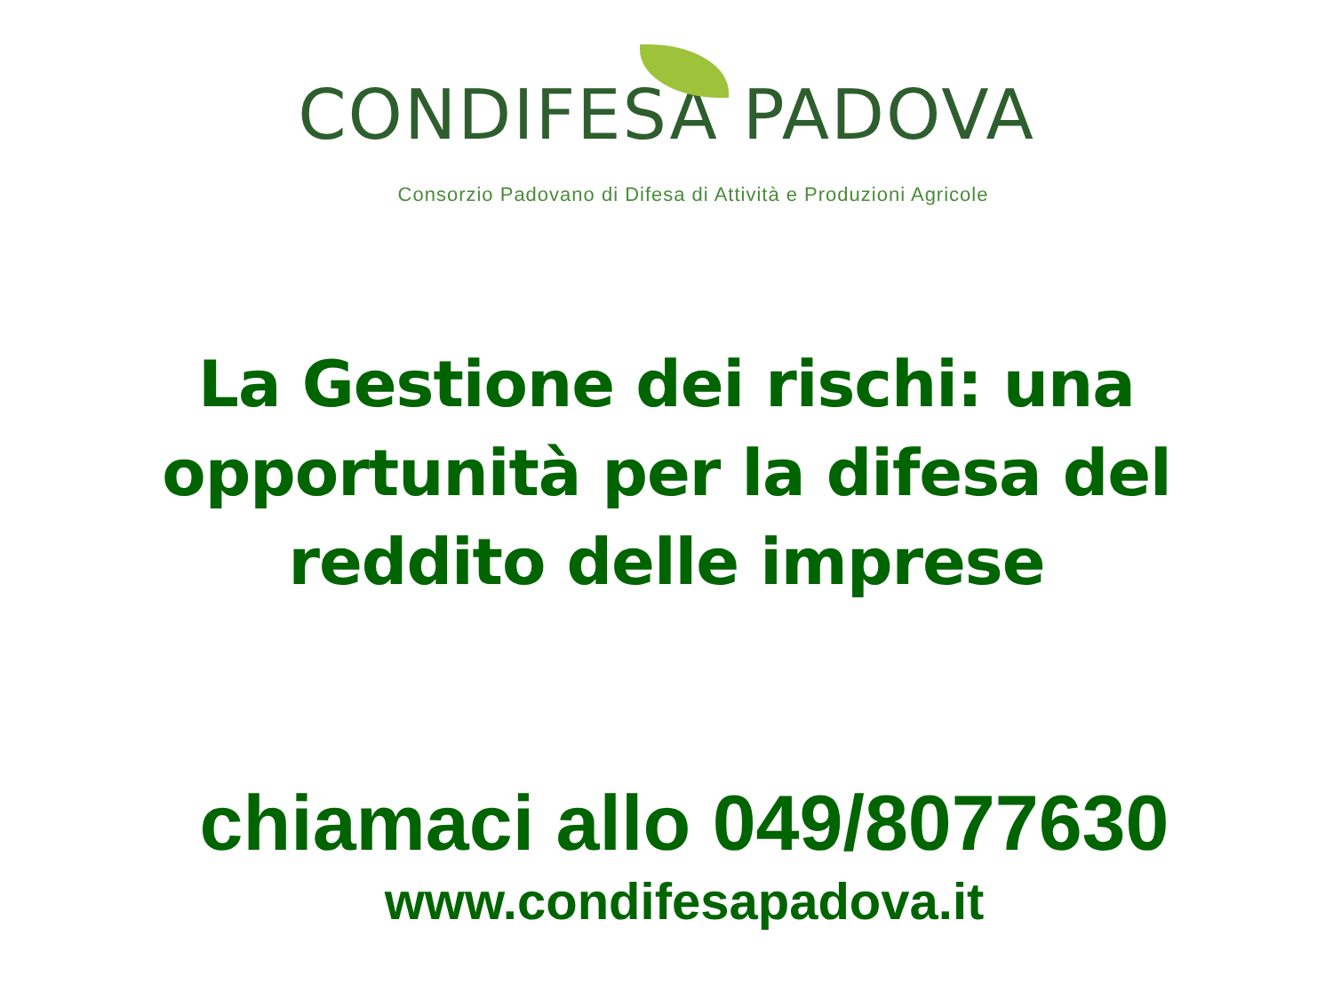CONDIFESA PADOVA
Consorzio Padovano di Difesa di Attività e Produzioni Agricole
La Gestione dei rischi: una
opportunità per la difesa del
reddito delle imprese
chiamaci allo 049/8077630
www.condifesapadova.it